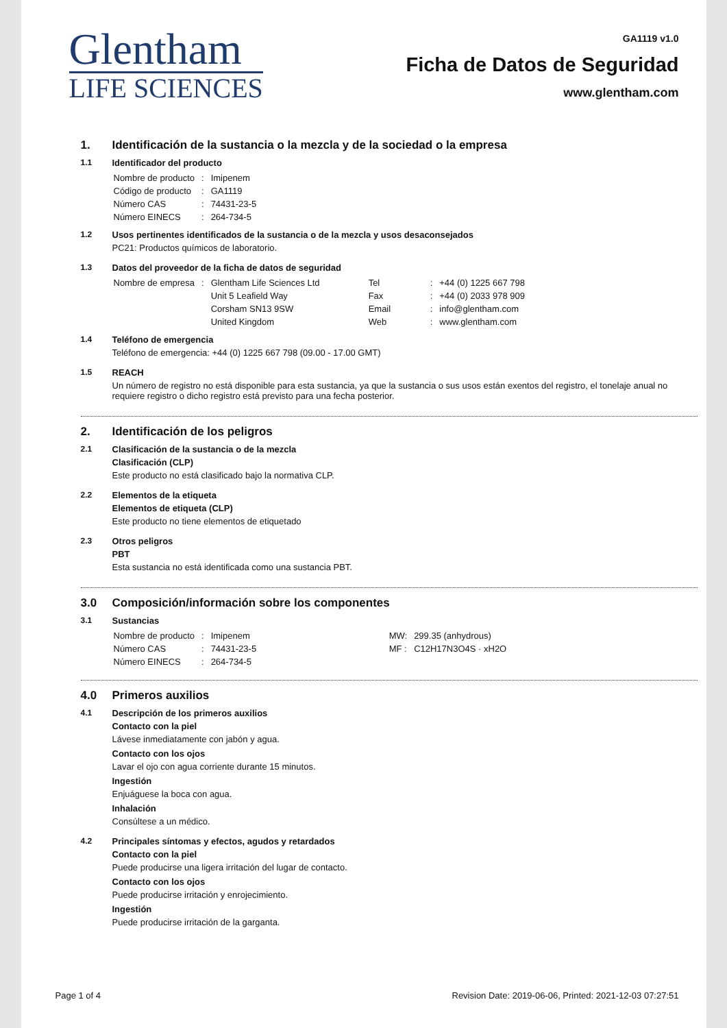Glentham
LIFE SCIENCES
GA1119 v1.0
Ficha de Datos de Seguridad
www.glentham.com
1. Identificación de la sustancia o la mezcla y de la sociedad o la empresa
1.1 Identificador del producto
| Nombre de producto | : | Imipenem |
| Código de producto | : | GA1119 |
| Número CAS | : | 74431-23-5 |
| Número EINECS | : | 264-734-5 |
1.2 Usos pertinentes identificados de la sustancia o de la mezcla y usos desaconsejados
PC21: Productos químicos de laboratorio.
1.3 Datos del proveedor de la ficha de datos de seguridad
| Nombre de empresa | : | Glentham Life Sciences Ltd | Tel | : | +44 (0) 1225 667 798 |
| | | Unit 5 Leafield Way | Fax | : | +44 (0) 2033 978 909 |
| | | Corsham SN13 9SW | Email | : | info@glentham.com |
| | | United Kingdom | Web | : | www.glentham.com |
1.4 Teléfono de emergencia
Teléfono de emergencia: +44 (0) 1225 667 798 (09.00 - 17.00 GMT)
1.5 REACH
Un número de registro no está disponible para esta sustancia, ya que la sustancia o sus usos están exentos del registro, el tonelaje anual no requiere registro o dicho registro está previsto para una fecha posterior.
2. Identificación de los peligros
2.1 Clasificación de la sustancia o de la mezcla
Clasificación (CLP)
Este producto no está clasificado bajo la normativa CLP.
2.2 Elementos de la etiqueta
Elementos de etiqueta (CLP)
Este producto no tiene elementos de etiquetado
2.3 Otros peligros
PBT
Esta sustancia no está identificada como una sustancia PBT.
3.0 Composición/información sobre los componentes
3.1 Sustancias
| Nombre de producto | : | Imipenem | MW: | 299.35 (anhydrous) |
| Número CAS | : | 74431-23-5 | MF : | C12H17N3O4S · xH2O |
| Número EINECS | : | 264-734-5 | | |
4.0 Primeros auxilios
4.1 Descripción de los primeros auxilios
Contacto con la piel
Lávese inmediatamente con jabón y agua.
Contacto con los ojos
Lavar el ojo con agua corriente durante 15 minutos.
Ingestión
Enjuáguese la boca con agua.
Inhalación
Consúltese a un médico.
4.2 Principales síntomas y efectos, agudos y retardados
Contacto con la piel
Puede producirse una ligera irritación del lugar de contacto.
Contacto con los ojos
Puede producirse irritación y enrojecimiento.
Ingestión
Puede producirse irritación de la garganta.
Page 1 of 4 Revision Date: 2019-06-06, Printed: 2021-12-03 07:27:51